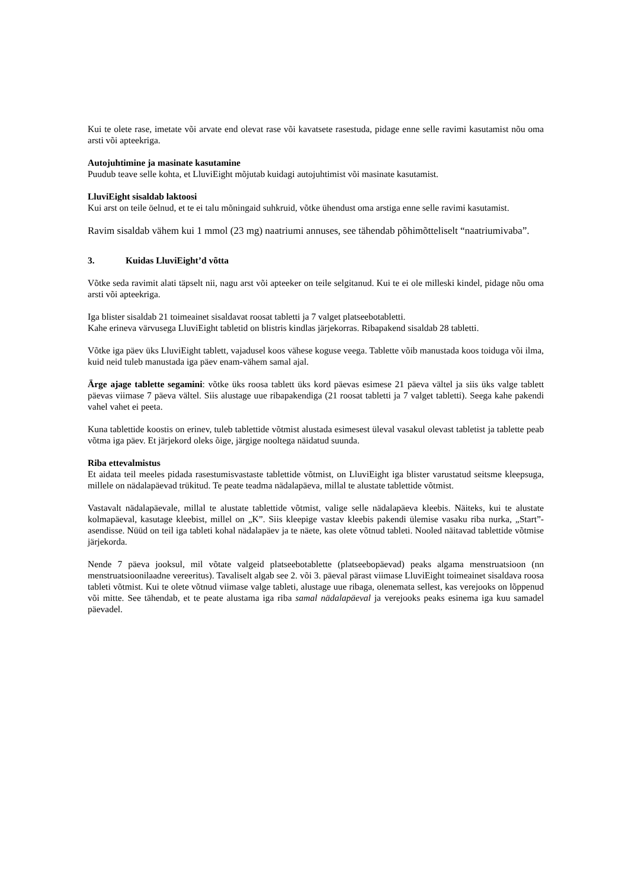Kui te olete rase, imetate või arvate end olevat rase või kavatsete rasestuda, pidage enne selle ravimi kasutamist nõu oma arsti või apteekriga.
Autojuhtimine ja masinate kasutamine
Puudub teave selle kohta, et LluviEight mõjutab kuidagi autojuhtimist või masinate kasutamist.
LluviEight sisaldab laktoosi
Kui arst on teile öelnud, et te ei talu mõningaid suhkruid, võtke ühendust oma arstiga enne selle ravimi kasutamist.
Ravim sisaldab vähem kui 1 mmol (23 mg) naatriumi annuses, see tähendab põhimõtteliselt “naatriumivaba”.
3. Kuidas LluviEight’d võtta
Võtke seda ravimit alati täpselt nii, nagu arst või apteeker on teile selgitanud. Kui te ei ole milleski kindel, pidage nõu oma arsti või apteekriga.
Iga blister sisaldab 21 toimeainet sisaldavat roosat tabletti ja 7 valget platseebotabletti.
Kahe erineva värvusega LluviEight tabletid on blistris kindlas järjekorras. Ribapakend sisaldab 28 tabletti.
Võtke iga päev üks LluviEight tablett, vajadusel koos vähese koguse veega. Tablette võib manustada koos toiduga või ilma, kuid neid tuleb manustada iga päev enam-vähem samal ajal.
Ärge ajage tablette segamini: võtke üks roosa tablett üks kord päevas esimese 21 päeva vältel ja siis üks valge tablett päevas viimase 7 päeva vältel. Siis alustage uue ribapakendiga (21 roosat tabletti ja 7 valget tabletti). Seega kahe pakendi vahel vahet ei peeta.
Kuna tablettide koostis on erinev, tuleb tablettide võtmist alustada esimesest üleval vasakul olevast tabletist ja tablette peab võtma iga päev. Et järjekord oleks õige, järgige nooltega näidatud suunda.
Riba ettevalmistus
Et aidata teil meeles pidada rasestumisvastaste tablettide võtmist, on LluviEight iga blister varustatud seitsme kleepsuga, millele on nädalapäevad trükitud. Te peate teadma nädalapäeva, millal te alustate tablettide võtmist.
Vastavalt nädalapäevale, millal te alustate tablettide võtmist, valige selle nädalapäeva kleebis. Näiteks, kui te alustate kolmapäeval, kasutage kleebist, millel on „K”. Siis kleepige vastav kleebis pakendi ülemise vasaku riba nurka, „Start”-asendisse. Nüüd on teil iga tableti kohal nädalapäev ja te näete, kas olete võtnud tableti. Nooled näitavad tablettide võtmise järjekorda.
Nende 7 päeva jooksul, mil võtate valgeid platseebotablette (platseebopäevad) peaks algama menstruatsioon (nn menstruatsioonilaadne vereeritus). Tavaliselt algab see 2. või 3. päeval pärast viimase LluviEight toimeainet sisaldava roosa tableti võtmist. Kui te olete võtnud viimase valge tableti, alustage uue ribaga, olenemata sellest, kas verejooks on lõppenud või mitte. See tähendab, et te peate alustama iga riba samal nädalapäeval ja verejooks peaks esinema iga kuu samadel päevadel.